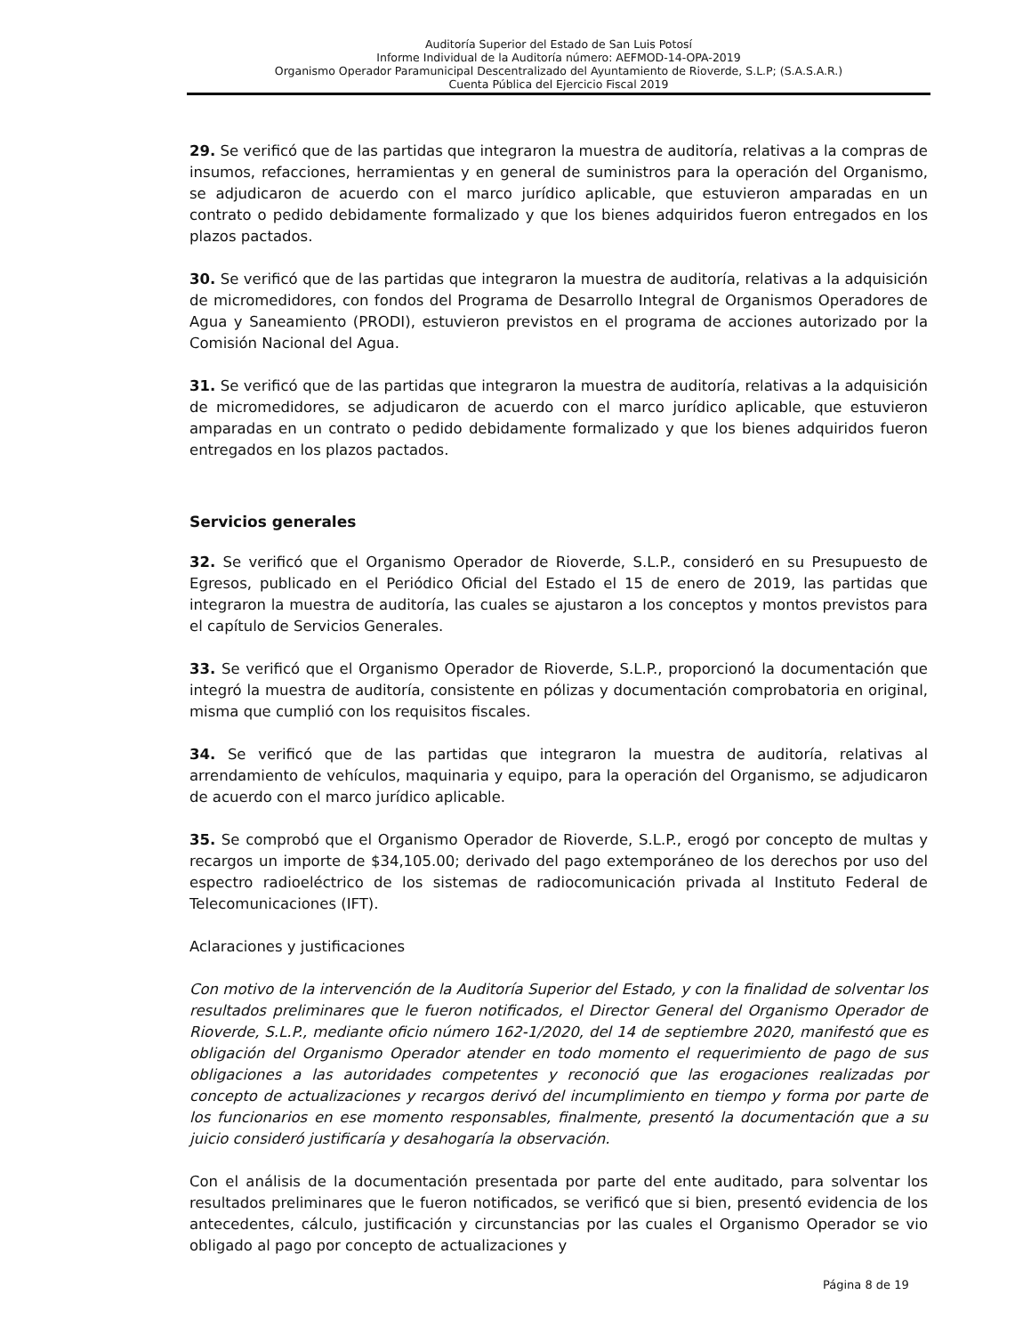Auditoría Superior del Estado de San Luis Potosí
Informe Individual de la Auditoría número: AEFMOD-14-OPA-2019
Organismo Operador Paramunicipal Descentralizado del Ayuntamiento de Rioverde, S.L.P; (S.A.S.A.R.)
Cuenta Pública del Ejercicio Fiscal 2019
29. Se verificó que de las partidas que integraron la muestra de auditoría, relativas a la compras de insumos, refacciones, herramientas y en general de suministros para la operación del Organismo, se adjudicaron de acuerdo con el marco jurídico aplicable, que estuvieron amparadas en un contrato o pedido debidamente formalizado y que los bienes adquiridos fueron entregados en los plazos pactados.
30. Se verificó que de las partidas que integraron la muestra de auditoría, relativas a la adquisición de micromedidores, con fondos del Programa de Desarrollo Integral de Organismos Operadores de Agua y Saneamiento (PRODI), estuvieron previstos en el programa de acciones autorizado por la Comisión Nacional del Agua.
31. Se verificó que de las partidas que integraron la muestra de auditoría, relativas a la adquisición de micromedidores, se adjudicaron de acuerdo con el marco jurídico aplicable, que estuvieron amparadas en un contrato o pedido debidamente formalizado y que los bienes adquiridos fueron entregados en los plazos pactados.
Servicios generales
32. Se verificó que el Organismo Operador de Rioverde, S.L.P., consideró en su Presupuesto de Egresos, publicado en el Periódico Oficial del Estado el 15 de enero de 2019, las partidas que integraron la muestra de auditoría, las cuales se ajustaron a los conceptos y montos previstos para el capítulo de Servicios Generales.
33. Se verificó que el Organismo Operador de Rioverde, S.L.P., proporcionó la documentación que integró la muestra de auditoría, consistente en pólizas y documentación comprobatoria en original, misma que cumplió con los requisitos fiscales.
34. Se verificó que de las partidas que integraron la muestra de auditoría, relativas al arrendamiento de vehículos, maquinaria y equipo, para la operación del Organismo, se adjudicaron de acuerdo con el marco jurídico aplicable.
35. Se comprobó que el Organismo Operador de Rioverde, S.L.P., erogó por concepto de multas y recargos un importe de $34,105.00; derivado del pago extemporáneo de los derechos por uso del espectro radioeléctrico de los sistemas de radiocomunicación privada al Instituto Federal de Telecomunicaciones (IFT).
Aclaraciones y justificaciones
Con motivo de la intervención de la Auditoría Superior del Estado, y con la finalidad de solventar los resultados preliminares que le fueron notificados, el Director General del Organismo Operador de Rioverde, S.L.P., mediante oficio número 162-1/2020, del 14 de septiembre 2020, manifestó que es obligación del Organismo Operador atender en todo momento el requerimiento de pago de sus obligaciones a las autoridades competentes y reconoció que las erogaciones realizadas por concepto de actualizaciones y recargos derivó del incumplimiento en tiempo y forma por parte de los funcionarios en ese momento responsables, finalmente, presentó la documentación que a su juicio consideró justificaría y desahogaría la observación.
Con el análisis de la documentación presentada por parte del ente auditado, para solventar los resultados preliminares que le fueron notificados, se verificó que si bien, presentó evidencia de los antecedentes, cálculo, justificación y circunstancias por las cuales el Organismo Operador se vio obligado al pago por concepto de actualizaciones y
Página 8 de 19